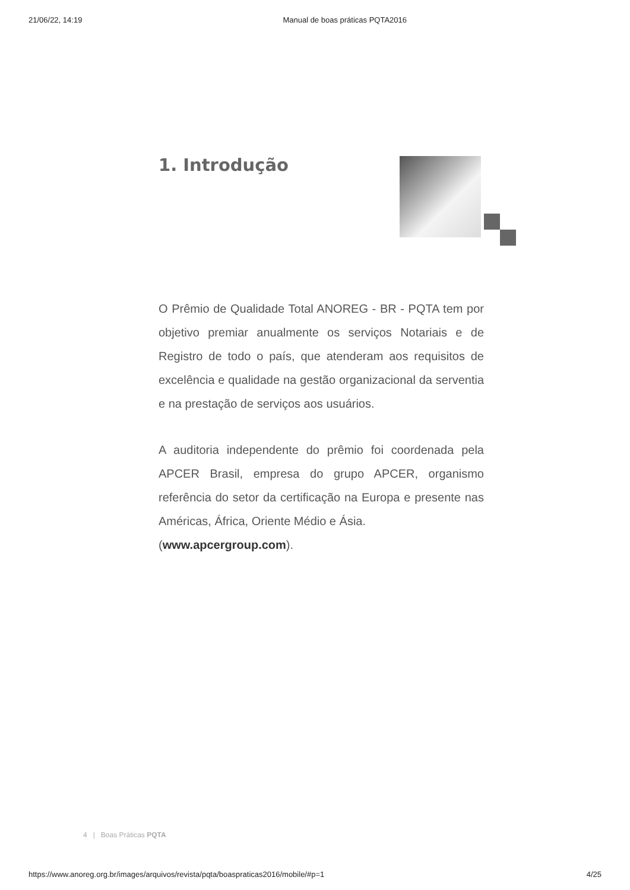21/06/22, 14:19 Manual de boas práticas PQTA2016
1. Introdução
O Prêmio de Qualidade Total ANOREG - BR - PQTA tem por objetivo premiar anualmente os serviços Notariais e de Registro de todo o país, que atenderam aos requisitos de excelência e qualidade na gestão organizacional da serventia e na prestação de serviços aos usuários.
A auditoria independente do prêmio foi coordenada pela APCER Brasil, empresa do grupo APCER, organismo referência do setor da certificação na Europa e presente nas Américas, África, Oriente Médio e Ásia.
(www.apcergroup.com).
4 | Boas Práticas PQTA
https://www.anoreg.org.br/images/arquivos/revista/pqta/boaspraticas2016/mobile/#p=1 4/25